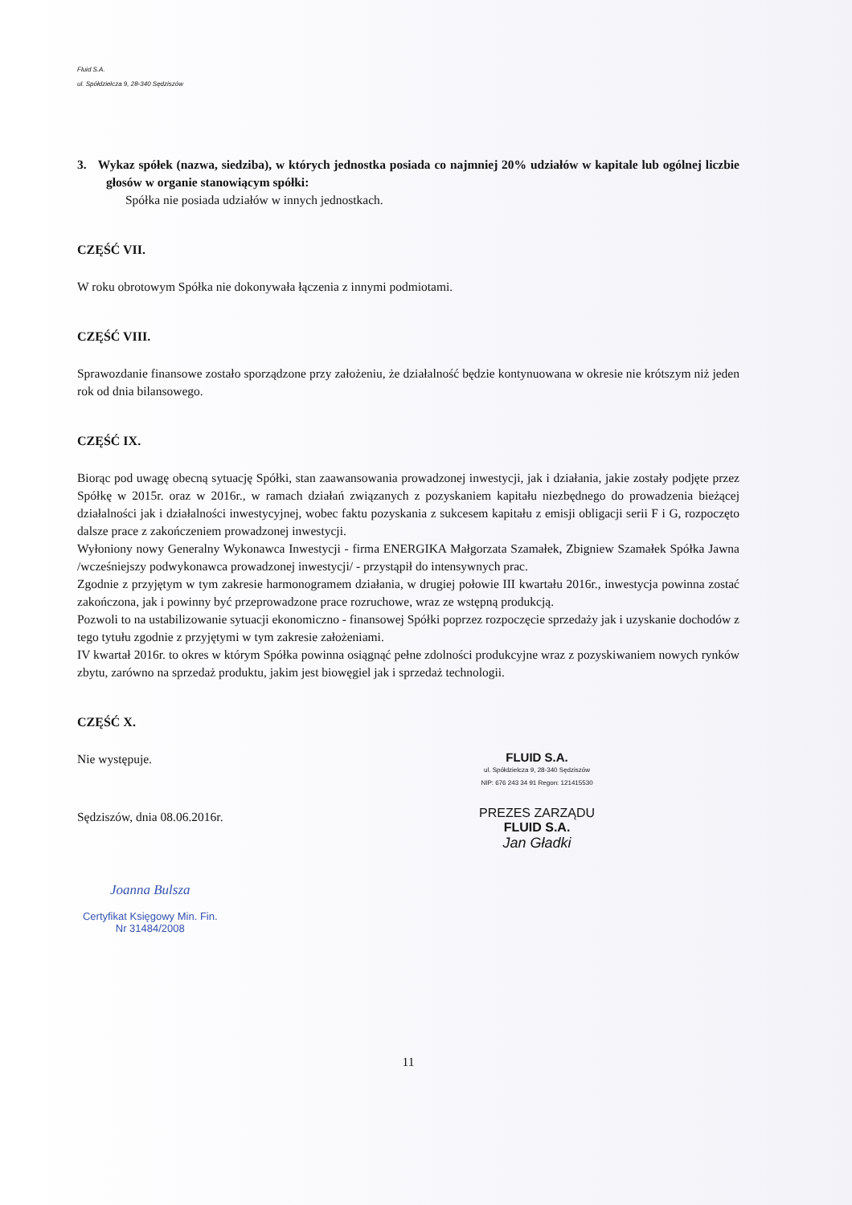Fluid S.A.
ul. Spółdzielcza 9, 28-340 Sędziszów
3. Wykaz spółek (nazwa, siedziba), w których jednostka posiada co najmniej 20% udziałów w kapitale lub ogólnej liczbie głosów w organie stanowiącym spółki:
Spółka nie posiada udziałów w innych jednostkach.
CZĘŚĆ VII.
W roku obrotowym Spółka nie dokonywała łączenia z innymi podmiotami.
CZĘŚĆ VIII.
Sprawozdanie finansowe zostało sporządzone przy założeniu, że działalność będzie kontynuowana w okresie nie krótszym niż jeden rok od dnia bilansowego.
CZĘŚĆ IX.
Biorąc pod uwagę obecną sytuację Spółki, stan zaawansowania prowadzonej inwestycji, jak i działania, jakie zostały podjęte przez Spółkę w 2015r. oraz w 2016r., w ramach działań związanych z pozyskaniem kapitału niezbędnego do prowadzenia bieżącej działalności jak i działalności inwestycyjnej, wobec faktu pozyskania z sukcesem kapitału z emisji obligacji serii F i G, rozpoczęto dalsze prace z zakończeniem prowadzonej inwestycji.
Wyłoniony nowy Generalny Wykonawca Inwestycji - firma ENERGIKA Małgorzata Szamałek, Zbigniew Szamałek Spółka Jawna /wcześniejszy podwykonawca prowadzonej inwestycji/ - przystąpił do intensywnych prac.
Zgodnie z przyjętym w tym zakresie harmonogramem działania, w drugiej połowie III kwartału 2016r., inwestycja powinna zostać zakończona, jak i powinny być przeprowadzone prace rozruchowe, wraz ze wstępną produkcją.
Pozwoli to na ustabilizowanie sytuacji ekonomiczno - finansowej Spółki poprzez rozpoczęcie sprzedaży jak i uzyskanie dochodów z tego tytułu zgodnie z przyjętymi w tym zakresie założeniami.
IV kwartał 2016r. to okres w którym Spółka powinna osiągnąć pełne zdolności produkcyjne wraz z pozyskiwaniem nowych rynków zbytu, zarówno na sprzedaż produktu, jakim jest biowęgiel jak i sprzedaż technologii.
CZĘŚĆ X.
Nie występuje.
Sędziszów, dnia 08.06.2016r.
Joanna Bulsza
Certyfikat Księgowy Min. Fin.
Nr 31484/2008
FLUID S.A.
ul. Spółdzielcza 9, 28-340 Sędziszów
NIP: 676 243 34 91 Regon: 121415530
PREZES ZARZĄDU
FLUID S.A.
Jan Gładki
11